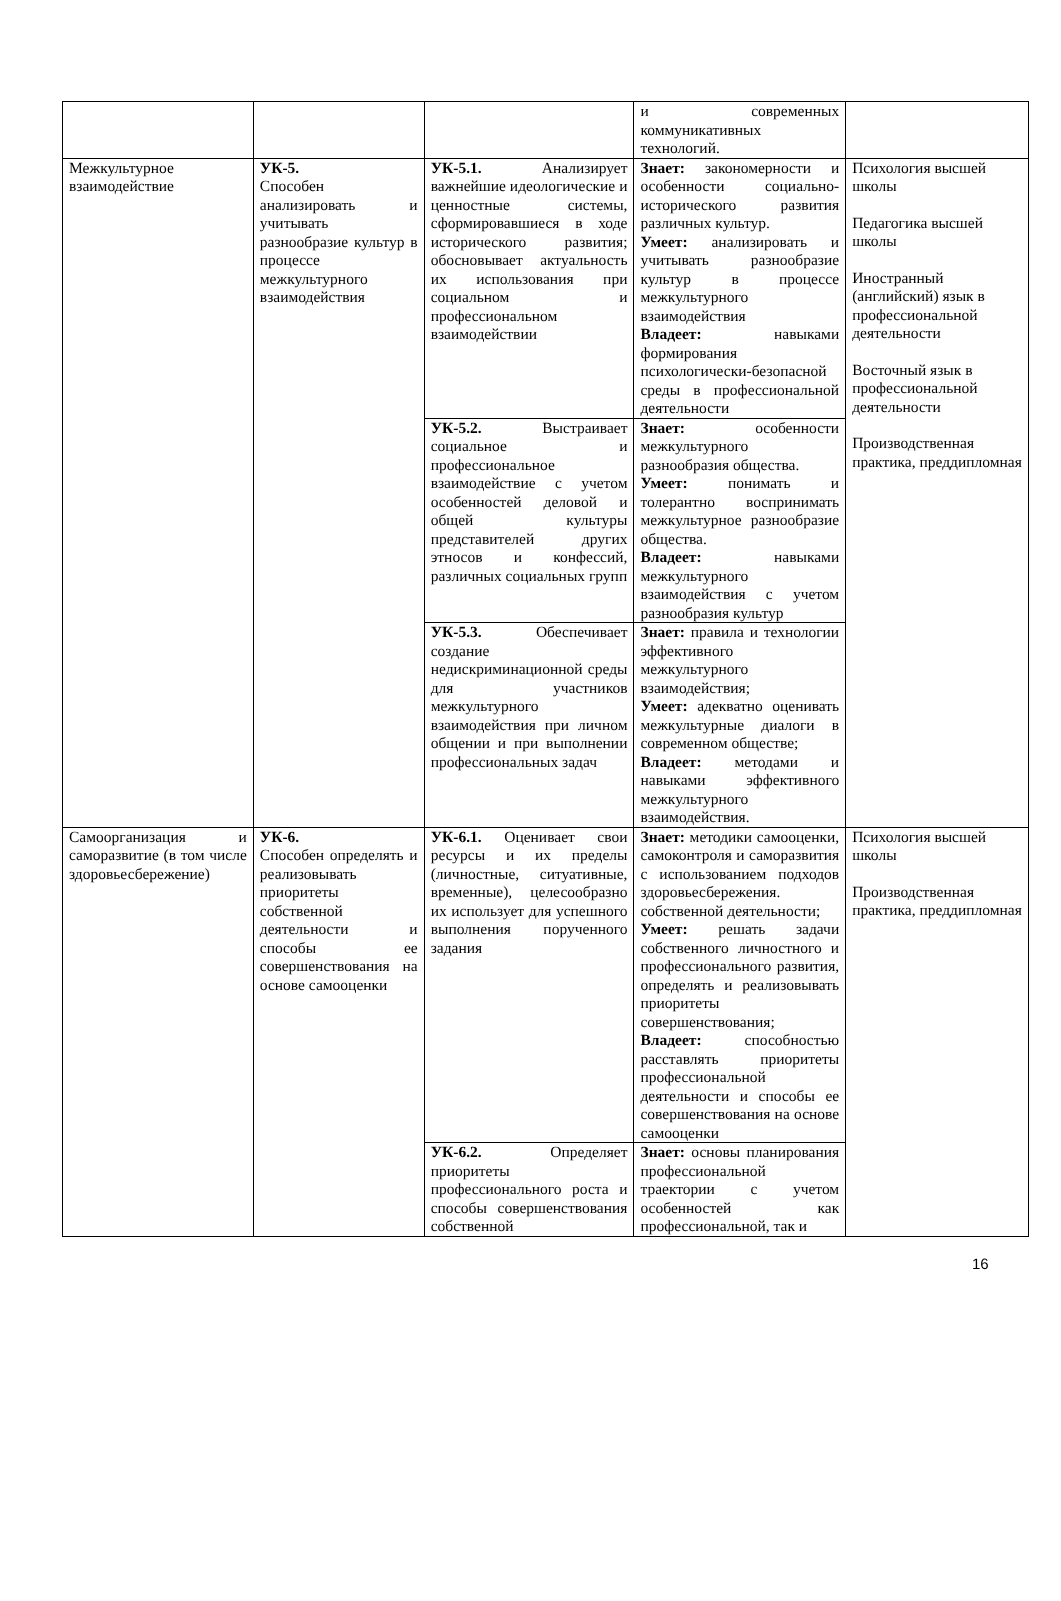| | | | и современных коммуникативных технологий. | |
| Межкультурное взаимодействие | УК-5. Способен анализировать и учитывать разнообразие культур в процессе межкультурного взаимодействия | УК-5.1. Анализирует важнейшие идеологические и ценностные системы, сформировавшиеся в ходе исторического развития; обосновывает актуальность их использования при социальном и профессиональном взаимодействии | Знает: закономерности и особенности социально-исторического развития различных культур. Умеет: анализировать и учитывать разнообразие культур в процессе межкультурного взаимодействия Владеет: навыками формирования психологически-безопасной среды в профессиональной деятельности | Психология высшей школы Педагогика высшей школы Иностранный (английский) язык в профессиональной деятельности Восточный язык в профессиональной деятельности Производственная практика, преддипломная |
| | | УК-5.2. Выстраивает социальное и профессиональное взаимодействие с учетом особенностей деловой и общей культуры представителей других этносов и конфессий, различных социальных групп | Знает: особенности межкультурного разнообразия общества. Умеет: понимать и толерантно воспринимать межкультурное разнообразие общества. Владеет: навыками межкультурного взаимодействия с учетом разнообразия культур | |
| | | УК-5.3. Обеспечивает создание недискриминационной среды для участников межкультурного взаимодействия при личном общении и при выполнении профессиональных задач | Знает: правила и технологии эффективного межкультурного взаимодействия; Умеет: адекватно оценивать межкультурные диалоги в современном обществе; Владеет: методами и навыками эффективного межкультурного взаимодействия. | |
| Самоорганизация и саморазвитие (в том числе здоровьесбережение) | УК-6. Способен определять и реализовывать приоритеты собственной деятельности и способы ее совершенствования на основе самооценки | УК-6.1. Оценивает свои ресурсы и их пределы (личностные, ситуативные, временные), целесообразно их использует для успешного выполнения порученного задания | Знает: методики самооценки, самоконтроля и саморазвития с использованием подходов здоровьесбережения. собственной деятельности; Умеет: решать задачи собственного личностного и профессионального развития, определять и реализовывать приоритеты совершенствования; Владеет: способностью расставлять приоритеты профессиональной деятельности и способы ее совершенствования на основе самооценки | Психология высшей школы Производственная практика, преддипломная |
| | | УК-6.2. Определяет приоритеты профессионального роста и способы совершенствования собственной | Знает: основы планирования профессиональной траектории с учетом особенностей как профессиональной, так и | |
16